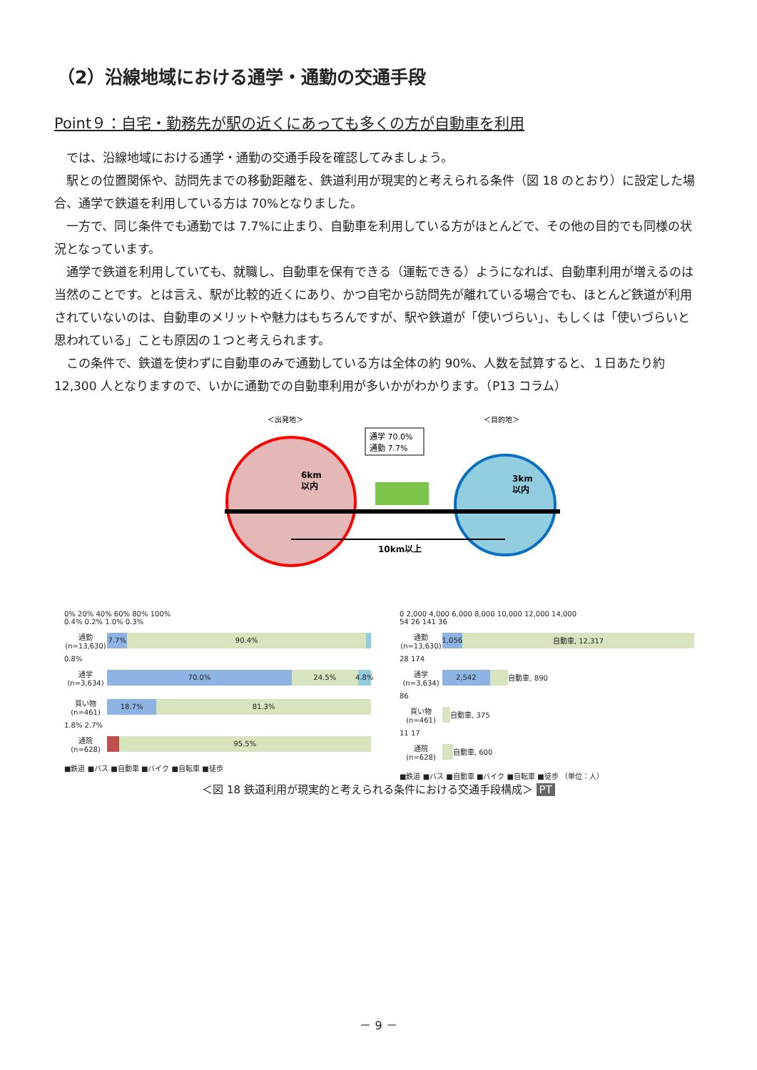（2）沿線地域における通学・通勤の交通手段
Point９：自宅・勤務先が駅の近くにあっても多くの方が自動車を利用
では、沿線地域における通学・通勤の交通手段を確認してみましょう。
駅との位置関係や、訪問先までの移動距離を、鉄道利用が現実的と考えられる条件（図 18 のとおり）に設定した場合、通学で鉄道を利用している方は 70%となりました。
一方で、同じ条件でも通勤では 7.7%に止まり、自動車を利用している方がほとんどで、その他の目的でも同様の状況となっています。
通学で鉄道を利用していても、就職し、自動車を保有できる（運転できる）ようになれば、自動車利用が増えるのは当然のことです。とは言え、駅が比較的近くにあり、かつ自宅から訪問先が離れている場合でも、ほとんど鉄道が利用されていないのは、自動車のメリットや魅力はもちろんですが、駅や鉄道が「使いづらい」、もしくは「使いづらいと思われている」ことも原因の１つと考えられます。
この条件で、鉄道を使わずに自動車のみで通勤している方は全体の約 90%、人数を試算すると、１日あたり約 12,300 人となりますので、いかに通勤での自動車利用が多いかがわかります。（P13 コラム）
＜出発地＞
＜目的地＞
6km
以内
3km
以内
10km以上
通学 70.0%
通勤 7.7%
0% 20% 40% 60% 80% 100%
0.4% 0.2% 1.0% 0.3%
通勤
(n=13,630)
7.7% 90.4%
0.8%
通学
(n=3,634)
70.0% 24.5% 4.8%
買い物
(n=461)
18.7% 81.3%
1.8% 2.7%
通院
(n=628)
95.5%
■鉄道 ■バス ■自動車 ■バイク ■自転車 ■徒歩
0 2,000 4,000 6,000 8,000 10,000 12,000 14,000
54 26 141 36
通勤
(n=13,630)
1,056 自動車, 12,317
28 174
通学
(n=3,634)
2,542 自動車, 890
86
買い物
(n=461)
自動車, 375
11 17
通院
(n=628)
自動車, 600
■鉄道 ■バス ■自動車 ■バイク ■自転車 ■徒歩 （単位：人）
＜図 18 鉄道利用が現実的と考えられる条件における交通手段構成＞ PT
－ 9 －